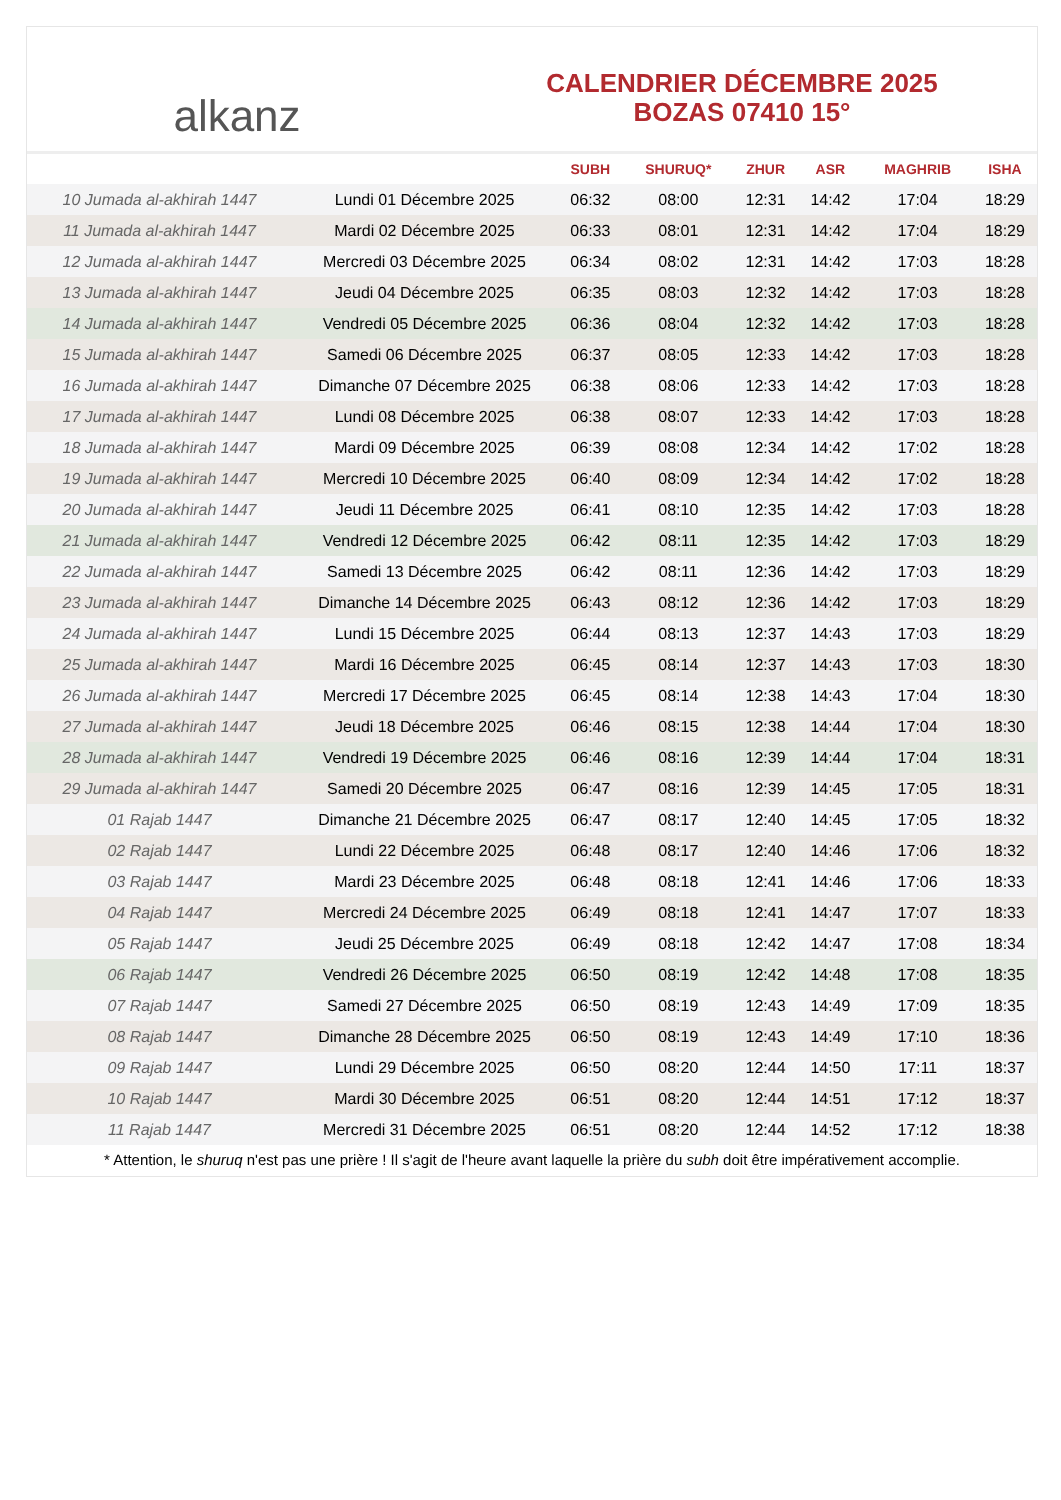alkanz
CALENDRIER DÉCEMBRE 2025
BOZAS 07410 15°
| | | SUBH | SHURUQ* | ZHUR | ASR | MAGHRIB | ISHA |
| --- | --- | --- | --- | --- | --- | --- | --- |
| 10 Jumada al-akhirah 1447 | Lundi 01 Décembre 2025 | 06:32 | 08:00 | 12:31 | 14:42 | 17:04 | 18:29 |
| 11 Jumada al-akhirah 1447 | Mardi 02 Décembre 2025 | 06:33 | 08:01 | 12:31 | 14:42 | 17:04 | 18:29 |
| 12 Jumada al-akhirah 1447 | Mercredi 03 Décembre 2025 | 06:34 | 08:02 | 12:31 | 14:42 | 17:03 | 18:28 |
| 13 Jumada al-akhirah 1447 | Jeudi 04 Décembre 2025 | 06:35 | 08:03 | 12:32 | 14:42 | 17:03 | 18:28 |
| 14 Jumada al-akhirah 1447 | Vendredi 05 Décembre 2025 | 06:36 | 08:04 | 12:32 | 14:42 | 17:03 | 18:28 |
| 15 Jumada al-akhirah 1447 | Samedi 06 Décembre 2025 | 06:37 | 08:05 | 12:33 | 14:42 | 17:03 | 18:28 |
| 16 Jumada al-akhirah 1447 | Dimanche 07 Décembre 2025 | 06:38 | 08:06 | 12:33 | 14:42 | 17:03 | 18:28 |
| 17 Jumada al-akhirah 1447 | Lundi 08 Décembre 2025 | 06:38 | 08:07 | 12:33 | 14:42 | 17:03 | 18:28 |
| 18 Jumada al-akhirah 1447 | Mardi 09 Décembre 2025 | 06:39 | 08:08 | 12:34 | 14:42 | 17:02 | 18:28 |
| 19 Jumada al-akhirah 1447 | Mercredi 10 Décembre 2025 | 06:40 | 08:09 | 12:34 | 14:42 | 17:02 | 18:28 |
| 20 Jumada al-akhirah 1447 | Jeudi 11 Décembre 2025 | 06:41 | 08:10 | 12:35 | 14:42 | 17:03 | 18:28 |
| 21 Jumada al-akhirah 1447 | Vendredi 12 Décembre 2025 | 06:42 | 08:11 | 12:35 | 14:42 | 17:03 | 18:29 |
| 22 Jumada al-akhirah 1447 | Samedi 13 Décembre 2025 | 06:42 | 08:11 | 12:36 | 14:42 | 17:03 | 18:29 |
| 23 Jumada al-akhirah 1447 | Dimanche 14 Décembre 2025 | 06:43 | 08:12 | 12:36 | 14:42 | 17:03 | 18:29 |
| 24 Jumada al-akhirah 1447 | Lundi 15 Décembre 2025 | 06:44 | 08:13 | 12:37 | 14:43 | 17:03 | 18:29 |
| 25 Jumada al-akhirah 1447 | Mardi 16 Décembre 2025 | 06:45 | 08:14 | 12:37 | 14:43 | 17:03 | 18:30 |
| 26 Jumada al-akhirah 1447 | Mercredi 17 Décembre 2025 | 06:45 | 08:14 | 12:38 | 14:43 | 17:04 | 18:30 |
| 27 Jumada al-akhirah 1447 | Jeudi 18 Décembre 2025 | 06:46 | 08:15 | 12:38 | 14:44 | 17:04 | 18:30 |
| 28 Jumada al-akhirah 1447 | Vendredi 19 Décembre 2025 | 06:46 | 08:16 | 12:39 | 14:44 | 17:04 | 18:31 |
| 29 Jumada al-akhirah 1447 | Samedi 20 Décembre 2025 | 06:47 | 08:16 | 12:39 | 14:45 | 17:05 | 18:31 |
| 01 Rajab 1447 | Dimanche 21 Décembre 2025 | 06:47 | 08:17 | 12:40 | 14:45 | 17:05 | 18:32 |
| 02 Rajab 1447 | Lundi 22 Décembre 2025 | 06:48 | 08:17 | 12:40 | 14:46 | 17:06 | 18:32 |
| 03 Rajab 1447 | Mardi 23 Décembre 2025 | 06:48 | 08:18 | 12:41 | 14:46 | 17:06 | 18:33 |
| 04 Rajab 1447 | Mercredi 24 Décembre 2025 | 06:49 | 08:18 | 12:41 | 14:47 | 17:07 | 18:33 |
| 05 Rajab 1447 | Jeudi 25 Décembre 2025 | 06:49 | 08:18 | 12:42 | 14:47 | 17:08 | 18:34 |
| 06 Rajab 1447 | Vendredi 26 Décembre 2025 | 06:50 | 08:19 | 12:42 | 14:48 | 17:08 | 18:35 |
| 07 Rajab 1447 | Samedi 27 Décembre 2025 | 06:50 | 08:19 | 12:43 | 14:49 | 17:09 | 18:35 |
| 08 Rajab 1447 | Dimanche 28 Décembre 2025 | 06:50 | 08:19 | 12:43 | 14:49 | 17:10 | 18:36 |
| 09 Rajab 1447 | Lundi 29 Décembre 2025 | 06:50 | 08:20 | 12:44 | 14:50 | 17:11 | 18:37 |
| 10 Rajab 1447 | Mardi 30 Décembre 2025 | 06:51 | 08:20 | 12:44 | 14:51 | 17:12 | 18:37 |
| 11 Rajab 1447 | Mercredi 31 Décembre 2025 | 06:51 | 08:20 | 12:44 | 14:52 | 17:12 | 18:38 |
* Attention, le shuruq n'est pas une prière ! Il s'agit de l'heure avant laquelle la prière du subh doit être impérativement accomplie.